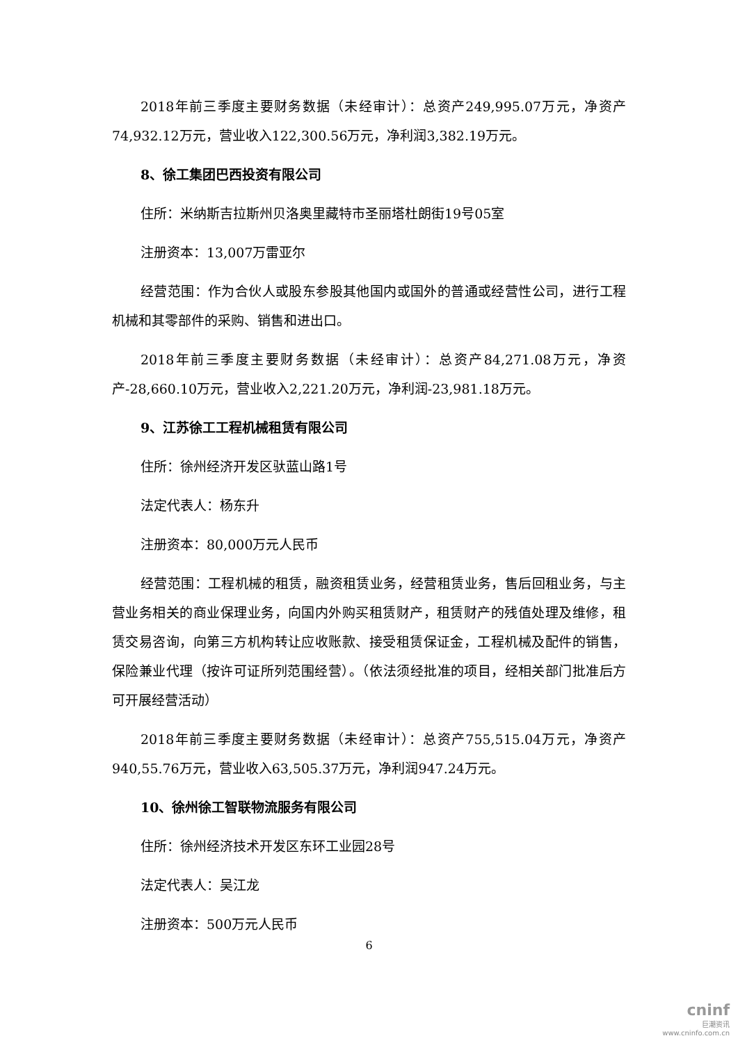2018年前三季度主要财务数据（未经审计）：总资产249,995.07万元，净资产74,932.12万元，营业收入122,300.56万元，净利润3,382.19万元。
8、徐工集团巴西投资有限公司
住所：米纳斯吉拉斯州贝洛奥里藏特市圣丽塔杜朗街19号05室
注册资本：13,007万雷亚尔
经营范围：作为合伙人或股东参股其他国内或国外的普通或经营性公司，进行工程机械和其零部件的采购、销售和进出口。
2018年前三季度主要财务数据（未经审计）：总资产84,271.08万元，净资产-28,660.10万元，营业收入2,221.20万元，净利润-23,981.18万元。
9、江苏徐工工程机械租赁有限公司
住所：徐州经济开发区驮蓝山路1号
法定代表人：杨东升
注册资本：80,000万元人民币
经营范围：工程机械的租赁，融资租赁业务，经营租赁业务，售后回租业务，与主营业务相关的商业保理业务，向国内外购买租赁财产，租赁财产的残值处理及维修，租赁交易咨询，向第三方机构转让应收账款、接受租赁保证金，工程机械及配件的销售，保险兼业代理（按许可证所列范围经营）。（依法须经批准的项目，经相关部门批准后方可开展经营活动）
2018年前三季度主要财务数据（未经审计）：总资产755,515.04万元，净资产940,55.76万元，营业收入63,505.37万元，净利润947.24万元。
10、徐州徐工智联物流服务有限公司
住所：徐州经济技术开发区东环工业园28号
法定代表人：吴江龙
注册资本：500万元人民币
6
cninf
巨潮资讯
www.cninfo.com.cn